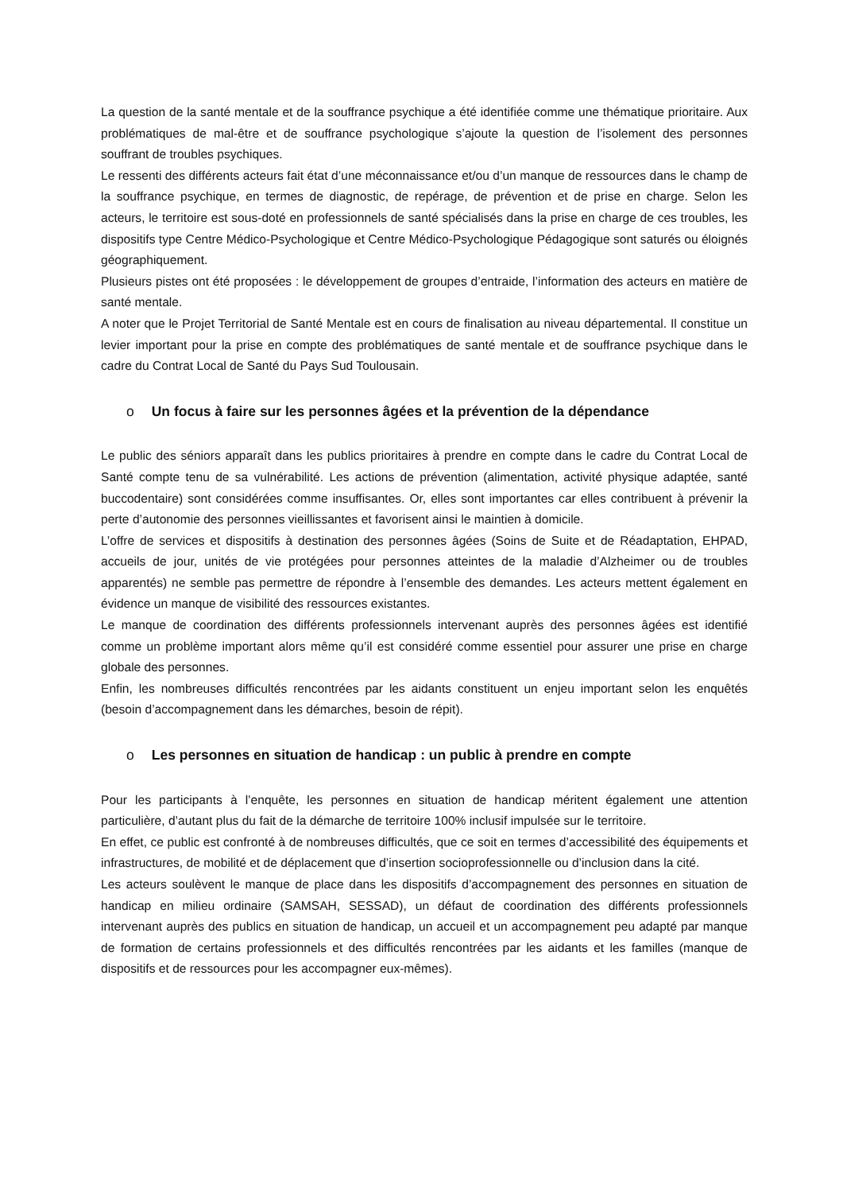La question de la santé mentale et de la souffrance psychique a été identifiée comme une thématique prioritaire. Aux problématiques de mal-être et de souffrance psychologique s’ajoute la question de l’isolement des personnes souffrant de troubles psychiques.
Le ressenti des différents acteurs fait état d’une méconnaissance et/ou d’un manque de ressources dans le champ de la souffrance psychique, en termes de diagnostic, de repérage, de prévention et de prise en charge. Selon les acteurs, le territoire est sous-doté en professionnels de santé spécialisés dans la prise en charge de ces troubles, les dispositifs type Centre Médico-Psychologique et Centre Médico-Psychologique Pédagogique sont saturés ou éloignés géographiquement.
Plusieurs pistes ont été proposées : le développement de groupes d’entraide, l’information des acteurs en matière de santé mentale.
A noter que le Projet Territorial de Santé Mentale est en cours de finalisation au niveau départemental. Il constitue un levier important pour la prise en compte des problématiques de santé mentale et de souffrance psychique dans le cadre du Contrat Local de Santé du Pays Sud Toulousain.
o Un focus à faire sur les personnes âgées et la prévention de la dépendance
Le public des séniors apparaît dans les publics prioritaires à prendre en compte dans le cadre du Contrat Local de Santé compte tenu de sa vulnérabilité. Les actions de prévention (alimentation, activité physique adaptée, santé buccodentaire) sont considérées comme insuffisantes. Or, elles sont importantes car elles contribuent à prévenir la perte d’autonomie des personnes vieillissantes et favorisent ainsi le maintien à domicile.
L’offre de services et dispositifs à destination des personnes âgées (Soins de Suite et de Réadaptation, EHPAD, accueils de jour, unités de vie protégées pour personnes atteintes de la maladie d’Alzheimer ou de troubles apparentés) ne semble pas permettre de répondre à l’ensemble des demandes. Les acteurs mettent également en évidence un manque de visibilité des ressources existantes.
Le manque de coordination des différents professionnels intervenant auprès des personnes âgées est identifié comme un problème important alors même qu’il est considéré comme essentiel pour assurer une prise en charge globale des personnes.
Enfin, les nombreuses difficultés rencontrées par les aidants constituent un enjeu important selon les enquêtés (besoin d’accompagnement dans les démarches, besoin de répit).
o Les personnes en situation de handicap : un public à prendre en compte
Pour les participants à l’enquête, les personnes en situation de handicap méritent également une attention particulière, d’autant plus du fait de la démarche de territoire 100% inclusif impulsée sur le territoire.
En effet, ce public est confronté à de nombreuses difficultés, que ce soit en termes d’accessibilité des équipements et infrastructures, de mobilité et de déplacement que d’insertion socioprofessionnelle ou d’inclusion dans la cité.
Les acteurs soulèvent le manque de place dans les dispositifs d’accompagnement des personnes en situation de handicap en milieu ordinaire (SAMSAH, SESSAD), un défaut de coordination des différents professionnels intervenant auprès des publics en situation de handicap, un accueil et un accompagnement peu adapté par manque de formation de certains professionnels et des difficultés rencontrées par les aidants et les familles (manque de dispositifs et de ressources pour les accompagner eux-mêmes).